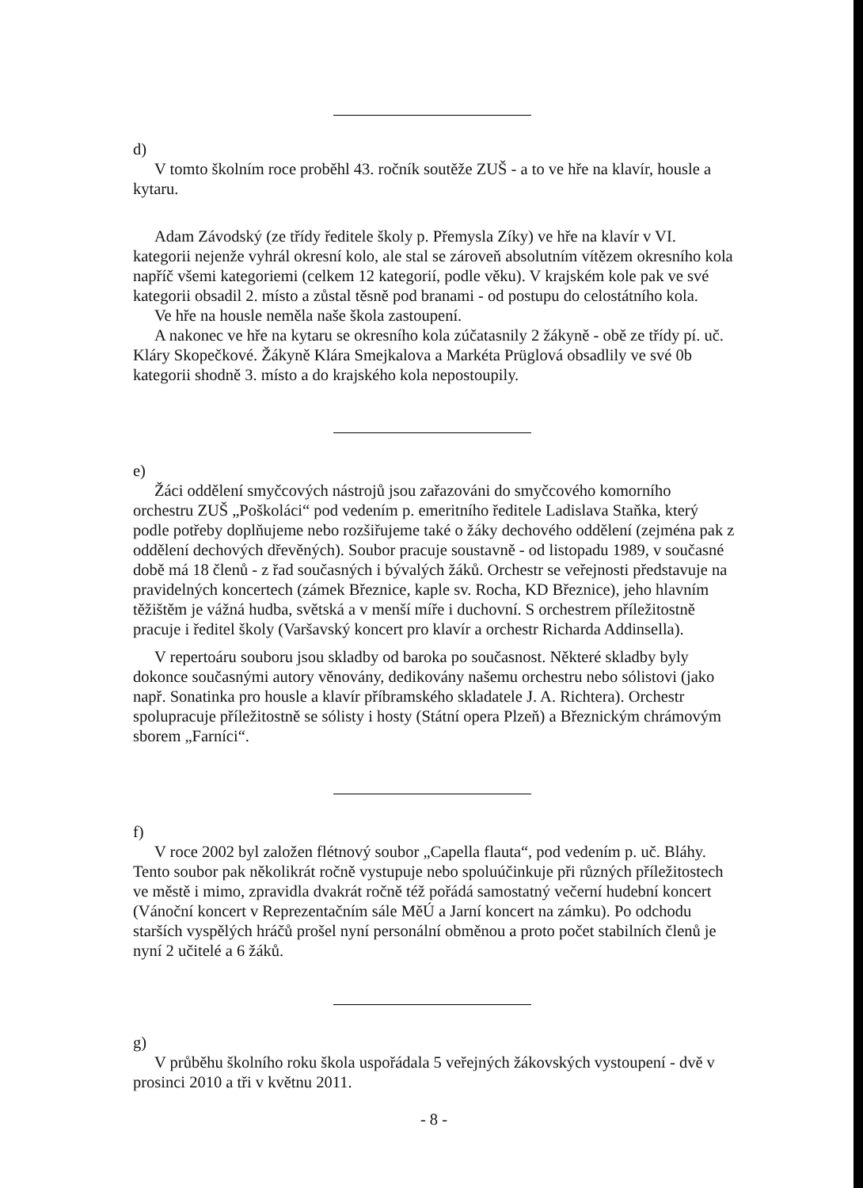d)
V tomto školním roce proběhl 43. ročník soutěže ZUŠ - a to ve hře na klavír, housle a kytaru.
Adam Závodský (ze třídy ředitele školy p. Přemysla Zíky) ve hře na klavír v VI. kategorii nejenže vyhrál okresní kolo, ale stal se zároveň absolutním vítězem okresního kola napříč všemi kategoriemi (celkem 12 kategorií, podle věku). V krajském kole pak ve své kategorii obsadil 2. místo a zůstal těsně pod branami - od postupu do celostátního kola.
Ve hře na housle neměla naše škola zastoupení.
A nakonec ve hře na kytaru se okresního kola zúčatasnily 2 žákyně - obě ze třídy pí. uč. Kláry Skopečkové. Žákyně Klára Smejkalova a Markéta Prüglová obsadlily ve své 0b kategorii shodně 3. místo a do krajského kola nepostoupily.
e)
Žáci oddělení smyčcových nástrojů jsou zařazováni do smyčcového komorního orchestru ZUŠ „Poškoláci“ pod vedením p. emeritního ředitele Ladislava Staňka, který podle potřeby doplňujeme nebo rozšiřujeme také o žáky dechového oddělení (zejména pak z oddělení dechových dřevěných). Soubor pracuje soustavně - od listopadu 1989, v současné době má 18 členů - z řad současných i bývalých žáků. Orchestr se veřejnosti představuje na pravidelných koncertech (zámek Březnice, kaple sv. Rocha, KD Březnice), jeho hlavním těžištěm je vážná hudba, světská a v menší míře i duchovní. S orchestrem příležitostně pracuje i ředitel školy (Varšavský koncert pro klavír a orchestr Richarda Addinsella).
V repertoáru souboru jsou skladby od baroka po současnost. Některé skladby byly dokonce současnými autory věnovány, dedikovány našemu orchestru nebo sólistovi (jako např. Sonatinka pro housle a klavír příbramského skladatele J. A. Richtera). Orchestr spolupracuje příležitostně se sólisty i hosty (Státní opera Plzeň) a Březnickým chrámovým sborem „Farníci“.
f)
V roce 2002 byl založen flétnový soubor „Capella flauta“, pod vedením p. uč. Bláhy. Tento soubor pak několikrát ročně vystupuje nebo spoluúčinkuje při různých příležitostech ve městě i mimo, zpravidla dvakrát ročně též pořádá samostatný večerní hudební koncert (Vánoční koncert v Reprezentačním sále MěÚ a Jarní koncert na zámku). Po odchodu starších vyspělých hráčů prošel nyní personální obměnou a proto počet stabilních členů je nyní 2 učitelé a 6 žáků.
g)
V průběhu školního roku škola uspořádala 5 veřejných žákovských vystoupení - dvě v prosinci 2010 a tři v květnu 2011.
- 8 -